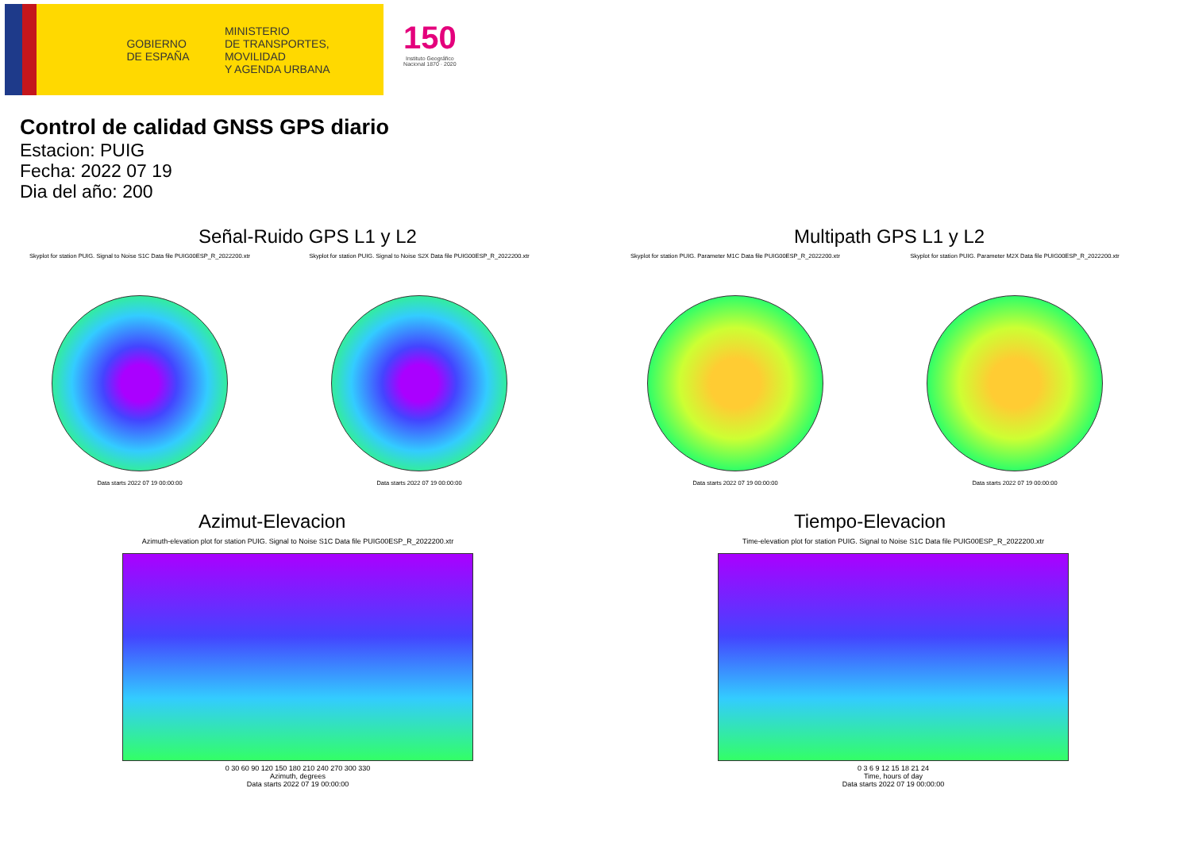GOBIERNO
DE ESPAÑA
MINISTERIO
DE TRANSPORTES, MOVILIDAD
Y AGENDA URBANA
150
Instituto Geográfico
Nacional 1870 · 2020
Control de calidad GNSS GPS diario
Estacion: PUIG
Fecha: 2022 07 19
Dia del año: 200
Señal-Ruido GPS L1 y L2
Skyplot for station PUIG. Signal to Noise S1C Data file PUIG00ESP_R_2022200.xtr
Data starts 2022 07 19 00:00:00
Skyplot for station PUIG. Signal to Noise S2X Data file PUIG00ESP_R_2022200.xtr
Data starts 2022 07 19 00:00:00
Multipath GPS L1 y L2
Skyplot for station PUIG. Parameter M1C Data file PUIG00ESP_R_2022200.xtr
Data starts 2022 07 19 00:00:00
Skyplot for station PUIG. Parameter M2X Data file PUIG00ESP_R_2022200.xtr
Data starts 2022 07 19 00:00:00
Azimut-Elevacion
Azimuth-elevation plot for station PUIG. Signal to Noise S1C Data file PUIG00ESP_R_2022200.xtr
0 30 60 90 120 150 180 210 240 270 300 330
Azimuth, degrees
Data starts 2022 07 19 00:00:00
Tiempo-Elevacion
Time-elevation plot for station PUIG. Signal to Noise S1C Data file PUIG00ESP_R_2022200.xtr
0 3 6 9 12 15 18 21 24
Time, hours of day
Data starts 2022 07 19 00:00:00